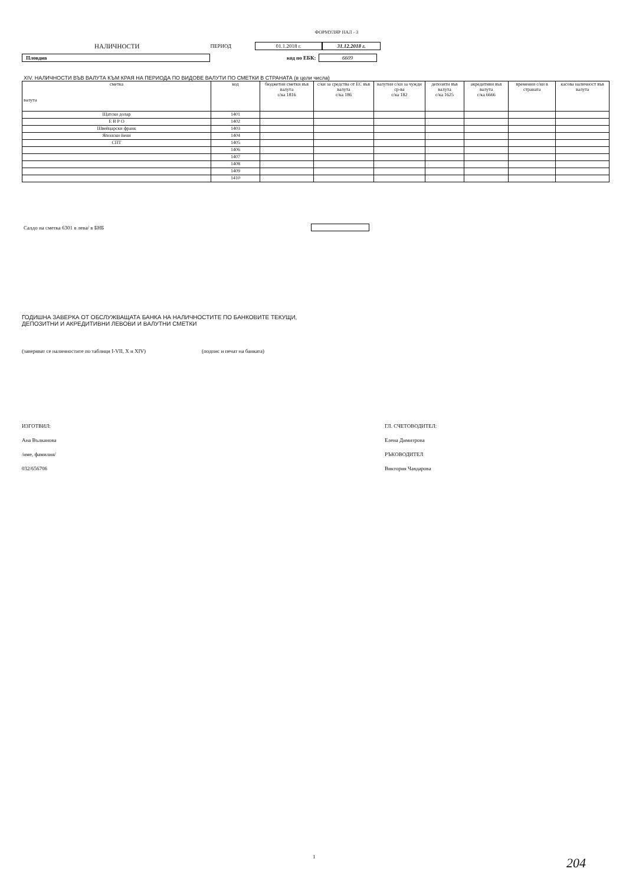ФОРМУЛЯР НАЛ - 3
НАЛИЧНОСТИ ПЕРИОД 01.1.2018 г. 31.12.2018 г.
Пловдив код по ЕБК: 6609
XIV. НАЛИЧНОСТИ ВЪВ ВАЛУТА КЪМ КРАЯ НА ПЕРИОДА ПО ВИДОВЕ ВАЛУТИ ПО СМЕТКИ В СТРАНАТА (в цели числа)
| сметка валута | код | бюджетни сметки във валута с/ка 1816 | с/ки за средства от ЕС във валута с/ка 186 | валутни с/ки за чужди ср-ва с/ка 182 | депозити във валута с/ка 1625 | акредитиви във валута с/ка 6666 | временни с/ки в страната | касова наличност във валута |
| --- | --- | --- | --- | --- | --- | --- | --- | --- |
| Щатски долар | 1401 | | | | | | | |
| Е В Р О | 1402 | | | | | | | |
| Швейцарски франк | 1403 | | | | | | | |
| Японски йени | 1404 | | | | | | | |
| СПТ | 1405 | | | | | | | |
| | 1406 | | | | | | | |
| | 1407 | | | | | | | |
| | 1408 | | | | | | | |
| | 1409 | | | | | | | |
| | 1410 | | | | | | | |
Салдо на сметка 6301 в лева/ в БНБ
ГОДИШНА ЗАВЕРКА ОТ ОБСЛУЖВАЩАТА БАНКА НА НАЛИЧНОСТИТЕ ПО БАНКОВИТЕ ТЕКУЩИ,
ДЕПОЗИТНИ И АКРЕДИТИВНИ ЛЕВОВИ И ВАЛУТНИ СМЕТКИ
(заверяват се наличностите по таблици I-VII, X и XIV) (подпис и печат на банката)
ИЗГОТВИЛ:
Ана Вълканова
/име, фамилия/
032/656706
ГЛ. СЧЕТОВОДИТЕЛ:
Елена Димитрова
РЪКОВОДИТЕЛ
Виктория Чавдарова
1 204